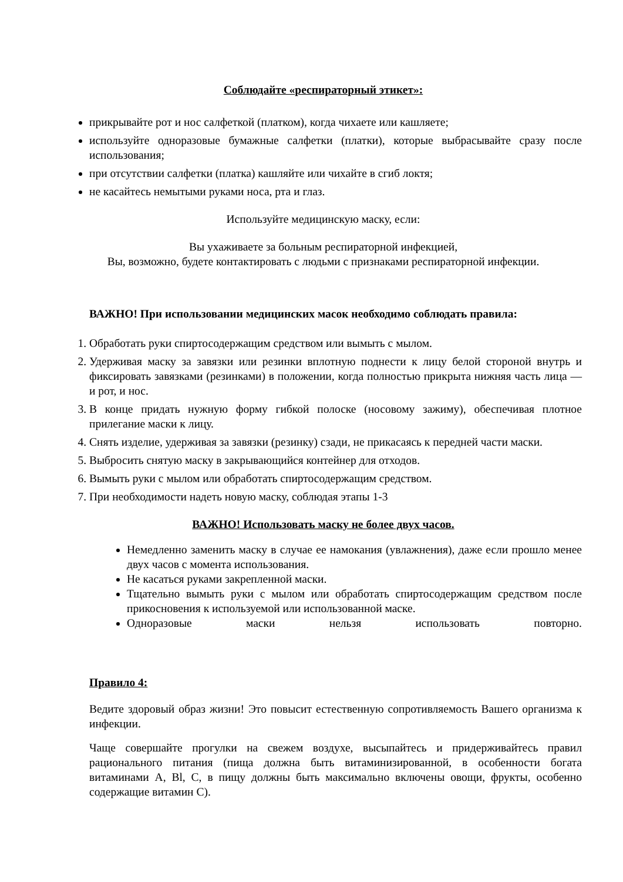Соблюдайте «респираторный этикет»:
прикрывайте рот и нос салфеткой (платком), когда чихаете или кашляете;
используйте одноразовые бумажные салфетки (платки), которые выбрасывайте сразу после использования;
при отсутствии салфетки (платка) кашляйте или чихайте в сгиб локтя;
не касайтесь немытыми руками носа, рта и глаз.
Используйте медицинскую маску, если:
Вы ухаживаете за больным респираторной инфекцией,
Вы, возможно, будете контактировать с людьми с признаками респираторной инфекции.
ВАЖНО! При использовании медицинских масок необходимо соблюдать правила:
1. Обработать руки спиртосодержащим средством или вымыть с мылом.
2. Удерживая маску за завязки или резинки вплотную поднести к лицу белой стороной внутрь и фиксировать завязками (резинками) в положении, когда полностью прикрыта нижняя часть лица — и рот, и нос.
3. В конце придать нужную форму гибкой полоске (носовому зажиму), обеспечивая плотное прилегание маски к лицу.
4. Снять изделие, удерживая за завязки (резинку) сзади, не прикасаясь к передней части маски.
5. Выбросить снятую маску в закрывающийся контейнер для отходов.
6. Вымыть руки с мылом или обработать спиртосодержащим средством.
7. При необходимости надеть новую маску, соблюдая этапы 1-3
ВАЖНО! Использовать маску не более двух часов.
Немедленно заменить маску в случае ее намокания (увлажнения), даже если прошло менее двух часов с момента использования.
Не касаться руками закрепленной маски.
Тщательно вымыть руки с мылом или обработать спиртосодержащим средством после прикосновения к используемой или использованной маске.
Одноразовые маски нельзя использовать повторно.
Правило 4:
Ведите здоровый образ жизни! Это повысит естественную сопротивляемость Вашего организма к инфекции.
Чаще совершайте прогулки на свежем воздухе, высыпайтесь и придерживайтесь правил рационального питания (пища должна быть витаминизированной, в особенности богата витаминами А, Bl, С, в пищу должны быть максимально включены овощи, фрукты, особенно содержащие витамин С).